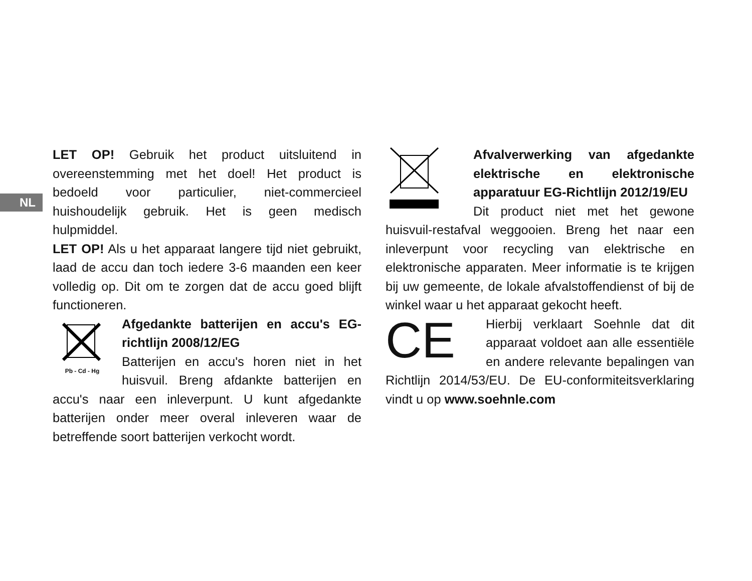NL
LET OP! Gebruik het product uitsluitend in overeenstemming met het doel! Het product is bedoeld voor particulier, niet-commercieel huishoudelijk gebruik. Het is geen medisch hulpmiddel.
LET OP! Als u het apparaat langere tijd niet gebruikt, laad de accu dan toch iedere 3-6 maanden een keer volledig op. Dit om te zorgen dat de accu goed blijft functioneren.
Pb - Cd - Hg
Afgedankte batterijen en accu's EG-richtlijn 2008/12/EG
Batterijen en accu's horen niet in het huisvuil. Breng afdankte batterijen en accu's naar een inleverpunt. U kunt afgedankte batterijen onder meer overal inleveren waar de betreffende soort batterijen verkocht wordt.
Afvalverwerking van afgedankte elektrische en elektronische apparatuur EG-Richtlijn 2012/19/EU
Dit product niet met het gewone huisvuil-restafval weggooien. Breng het naar een inleverpunt voor recycling van elektrische en elektronische apparaten. Meer informatie is te krijgen bij uw gemeente, de lokale afvalstoffendienst of bij de winkel waar u het apparaat gekocht heeft.
CE
Hierbij verklaart Soehnle dat dit apparaat voldoet aan alle essentiële en andere relevante bepalingen van Richtlijn 2014/53/EU. De EU-conformiteitsverklaring vindt u op www.soehnle.com